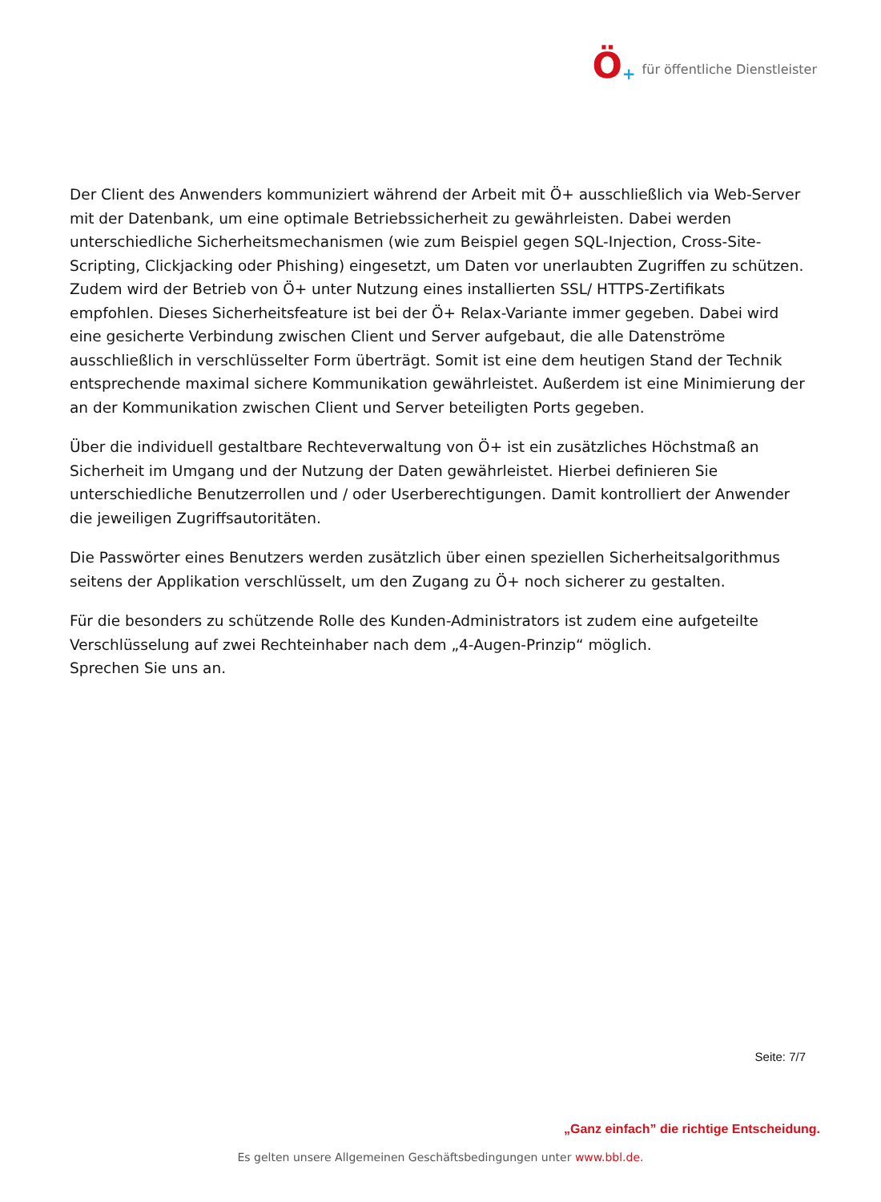Ö + für öffentliche Dienstleister
Der Client des Anwenders kommuniziert während der Arbeit mit Ö+ ausschließlich via Web-Server mit der Datenbank, um eine optimale Betriebssicherheit zu gewährleisten. Dabei werden unterschiedliche Sicherheitsmechanismen (wie zum Beispiel gegen SQL-Injection, Cross-Site-Scripting, Clickjacking oder Phishing) eingesetzt, um Daten vor unerlaubten Zugriffen zu schützen.
Zudem wird der Betrieb von Ö+ unter Nutzung eines installierten SSL/ HTTPS-Zertifikats empfohlen. Dieses Sicherheitsfeature ist bei der Ö+ Relax-Variante immer gegeben. Dabei wird eine gesicherte Verbindung zwischen Client und Server aufgebaut, die alle Datenströme ausschließlich in verschlüsselter Form überträgt. Somit ist eine dem heutigen Stand der Technik entsprechende maximal sichere Kommunikation gewährleistet. Außerdem ist eine Minimierung der an der Kommunikation zwischen Client und Server beteiligten Ports gegeben.
Über die individuell gestaltbare Rechteverwaltung von Ö+ ist ein zusätzliches Höchstmaß an Sicherheit im Umgang und der Nutzung der Daten gewährleistet. Hierbei definieren Sie unterschiedliche Benutzerrollen und / oder Userberechtigungen. Damit kontrolliert der Anwender die jeweiligen Zugriffsautoritäten.
Die Passwörter eines Benutzers werden zusätzlich über einen speziellen Sicherheitsalgorithmus seitens der Applikation verschlüsselt, um den Zugang zu Ö+ noch sicherer zu gestalten.
Für die besonders zu schützende Rolle des Kunden-Administrators ist zudem eine aufgeteilte Verschlüsselung auf zwei Rechteinhaber nach dem „4-Augen-Prinzip“ möglich.
Sprechen Sie uns an.
Seite: 7/7
„Ganz einfach” die richtige Entscheidung.
Es gelten unsere Allgemeinen Geschäftsbedingungen unter www.bbl.de.